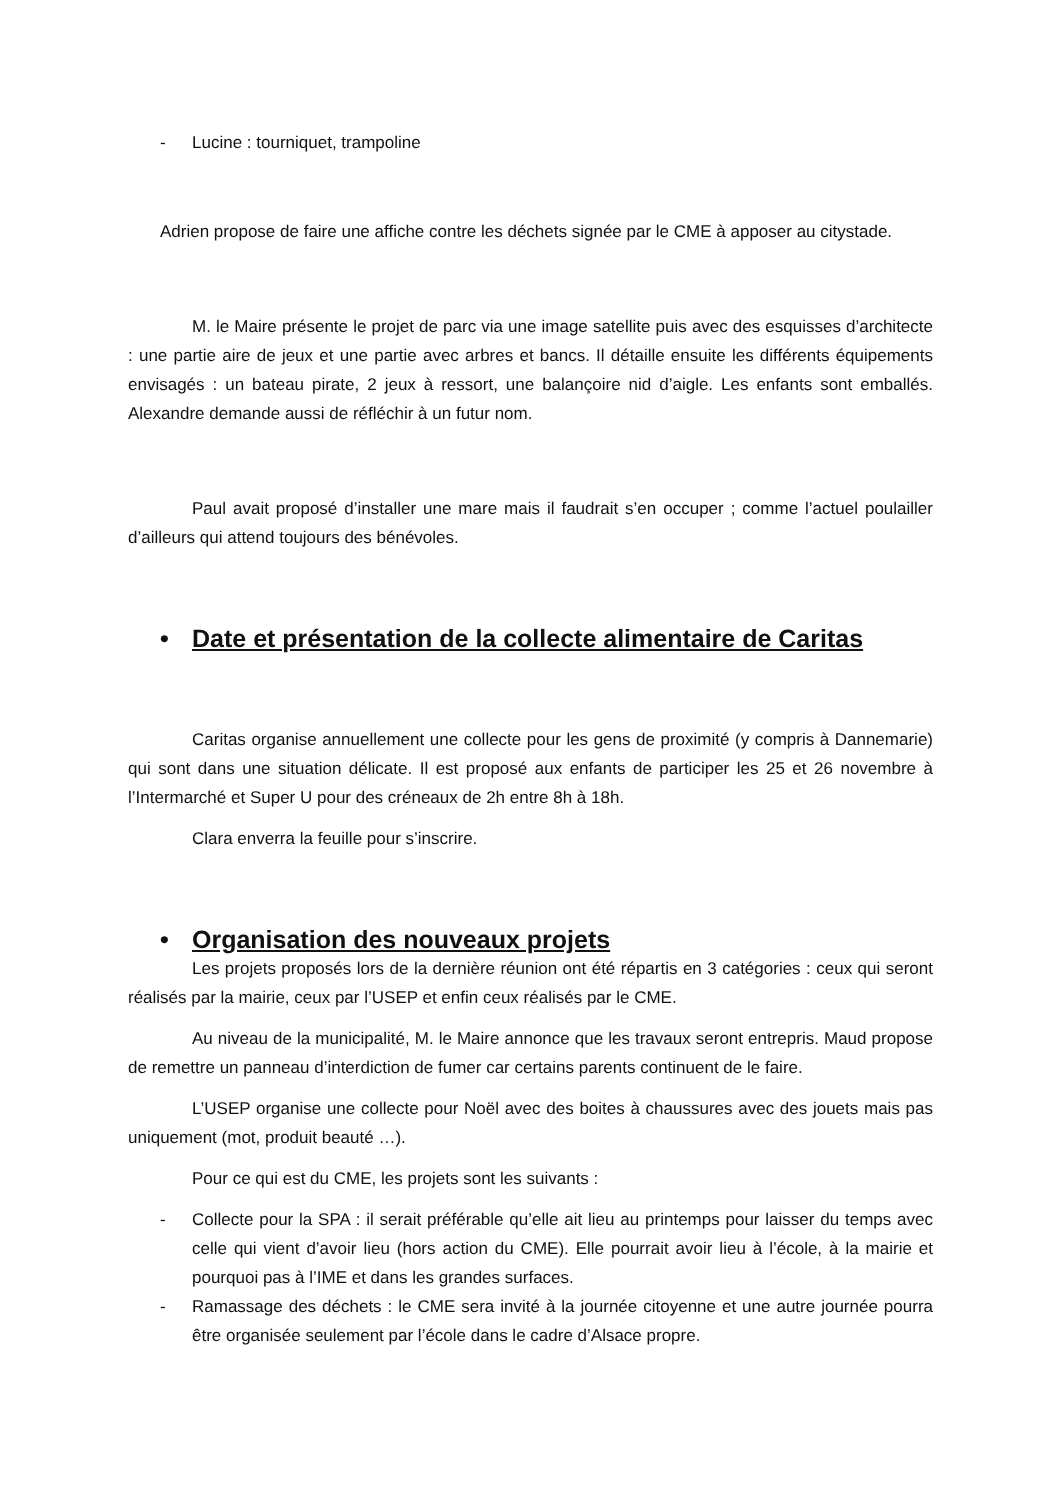- Lucine : tourniquet, trampoline
Adrien propose de faire une affiche contre les déchets signée par le CME à apposer au citystade.
M. le Maire présente le projet de parc via une image satellite puis avec des esquisses d’architecte : une partie aire de jeux et une partie avec arbres et bancs. Il détaille ensuite les différents équipements envisagés : un bateau pirate, 2 jeux à ressort, une balançoire nid d’aigle. Les enfants sont emballés. Alexandre demande aussi de réfléchir à un futur nom.
Paul avait proposé d’installer une mare mais il faudrait s’en occuper ; comme l’actuel poulailler d’ailleurs qui attend toujours des bénévoles.
• Date et présentation de la collecte alimentaire de Caritas
Caritas organise annuellement une collecte pour les gens de proximité (y compris à Dannemarie) qui sont dans une situation délicate. Il est proposé aux enfants de participer les 25 et 26 novembre à l’Intermarché et Super U pour des créneaux de 2h entre 8h à 18h.
Clara enverra la feuille pour s’inscrire.
• Organisation des nouveaux projets
Les projets proposés lors de la dernière réunion ont été répartis en 3 catégories : ceux qui seront réalisés par la mairie, ceux par l’USEP et enfin ceux réalisés par le CME.
Au niveau de la municipalité, M. le Maire annonce que les travaux seront entrepris. Maud propose de remettre un panneau d’interdiction de fumer car certains parents continuent de le faire.
L’USEP organise une collecte pour Noël avec des boites à chaussures avec des jouets mais pas uniquement (mot, produit beauté …).
Pour ce qui est du CME, les projets sont les suivants :
- Collecte pour la SPA : il serait préférable qu’elle ait lieu au printemps pour laisser du temps avec celle qui vient d’avoir lieu (hors action du CME). Elle pourrait avoir lieu à l’école, à la mairie et pourquoi pas à l’IME et dans les grandes surfaces.
- Ramassage des déchets : le CME sera invité à la journée citoyenne et une autre journée pourra être organisée seulement par l’école dans le cadre d’Alsace propre.